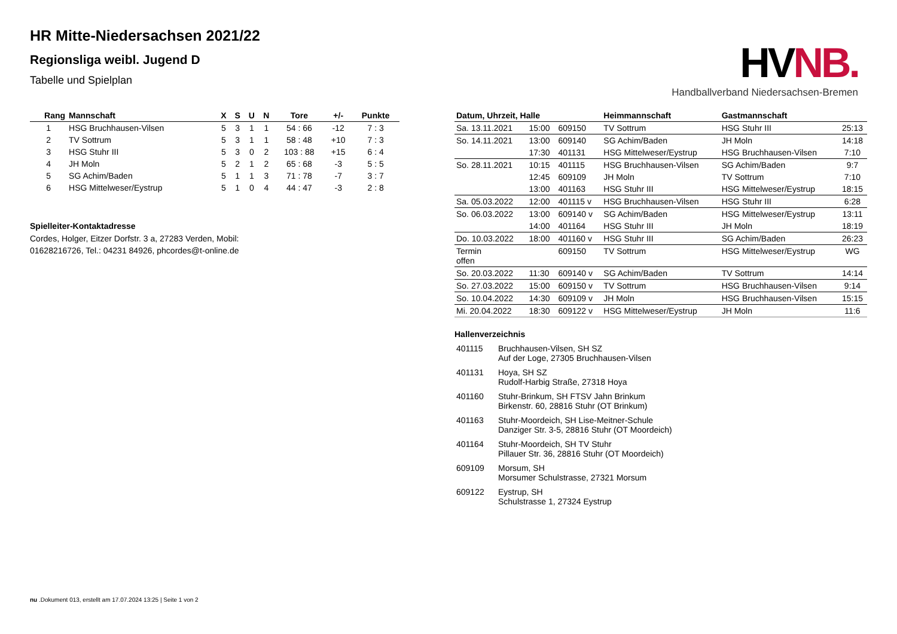HR Mitte-Niedersachsen 2021/22
Regionsliga weibl. Jugend D
Tabelle und Spielplan
HVNB.
Handballverband Niedersachsen-Bremen
| Rang | Mannschaft | X | S | U | N | Tore | +/- | Punkte |
| --- | --- | --- | --- | --- | --- | --- | --- | --- |
| 1 | HSG Bruchhausen-Vilsen | 5 | 3 | 1 | 1 | 54 : 66 | -12 | 7 : 3 |
| 2 | TV Sottrum | 5 | 3 | 1 | 1 | 58 : 48 | +10 | 7 : 3 |
| 3 | HSG Stuhr III | 5 | 3 | 0 | 2 | 103 : 88 | +15 | 6 : 4 |
| 4 | JH Moln | 5 | 2 | 1 | 2 | 65 : 68 | -3 | 5 : 5 |
| 5 | SG Achim/Baden | 5 | 1 | 1 | 3 | 71 : 78 | -7 | 3 : 7 |
| 6 | HSG Mittelweser/Eystrup | 5 | 1 | 0 | 4 | 44 : 47 | -3 | 2 : 8 |
Spielleiter-Kontaktadresse
Cordes, Holger, Eitzer Dorfstr. 3 a, 27283 Verden, Mobil: 01628216726, Tel.: 04231 84926, phcordes@t-online.de
| Datum, Uhrzeit, Halle | | | Heimmannschaft | Gastmannschaft | |
| --- | --- | --- | --- | --- | --- |
| Sa. 13.11.2021 | 15:00 | 609150 | TV Sottrum | HSG Stuhr III | 25:13 |
| So. 14.11.2021 | 13:00 | 609140 | SG Achim/Baden | JH Moln | 14:18 |
| | 17:30 | 401131 | HSG Mittelweser/Eystrup | HSG Bruchhausen-Vilsen | 7:10 |
| So. 28.11.2021 | 10:15 | 401115 | HSG Bruchhausen-Vilsen | SG Achim/Baden | 9:7 |
| | 12:45 | 609109 | JH Moln | TV Sottrum | 7:10 |
| | 13:00 | 401163 | HSG Stuhr III | HSG Mittelweser/Eystrup | 18:15 |
| Sa. 05.03.2022 | 12:00 | 401115 v | HSG Bruchhausen-Vilsen | HSG Stuhr III | 6:28 |
| So. 06.03.2022 | 13:00 | 609140 v | SG Achim/Baden | HSG Mittelweser/Eystrup | 13:11 |
| | 14:00 | 401164 | HSG Stuhr III | JH Moln | 18:19 |
| Do. 10.03.2022 | 18:00 | 401160 v | HSG Stuhr III | SG Achim/Baden | 26:23 |
| Termin offen | | 609150 | TV Sottrum | HSG Mittelweser/Eystrup | WG |
| So. 20.03.2022 | 11:30 | 609140 v | SG Achim/Baden | TV Sottrum | 14:14 |
| So. 27.03.2022 | 15:00 | 609150 v | TV Sottrum | HSG Bruchhausen-Vilsen | 9:14 |
| So. 10.04.2022 | 14:30 | 609109 v | JH Moln | HSG Bruchhausen-Vilsen | 15:15 |
| Mi. 20.04.2022 | 18:30 | 609122 v | HSG Mittelweser/Eystrup | JH Moln | 11:6 |
Hallenverzeichnis
| 401115 | Bruchhausen-Vilsen, SH SZ Auf der Loge, 27305 Bruchhausen-Vilsen |
| 401131 | Hoya, SH SZ Rudolf-Harbig Straße, 27318 Hoya |
| 401160 | Stuhr-Brinkum, SH FTSV Jahn Brinkum Birkenstr. 60, 28816 Stuhr (OT Brinkum) |
| 401163 | Stuhr-Moordeich, SH Lise-Meitner-Schule Danziger Str. 3-5, 28816 Stuhr (OT Moordeich) |
| 401164 | Stuhr-Moordeich, SH TV Stuhr Pillauer Str. 36, 28816 Stuhr (OT Moordeich) |
| 609109 | Morsum, SH Morsumer Schulstrasse, 27321 Morsum |
| 609122 | Eystrup, SH Schulstrasse 1, 27324 Eystrup |
nu .Dokument 013, erstellt am 17.07.2024 13:25 | Seite 1 von 2